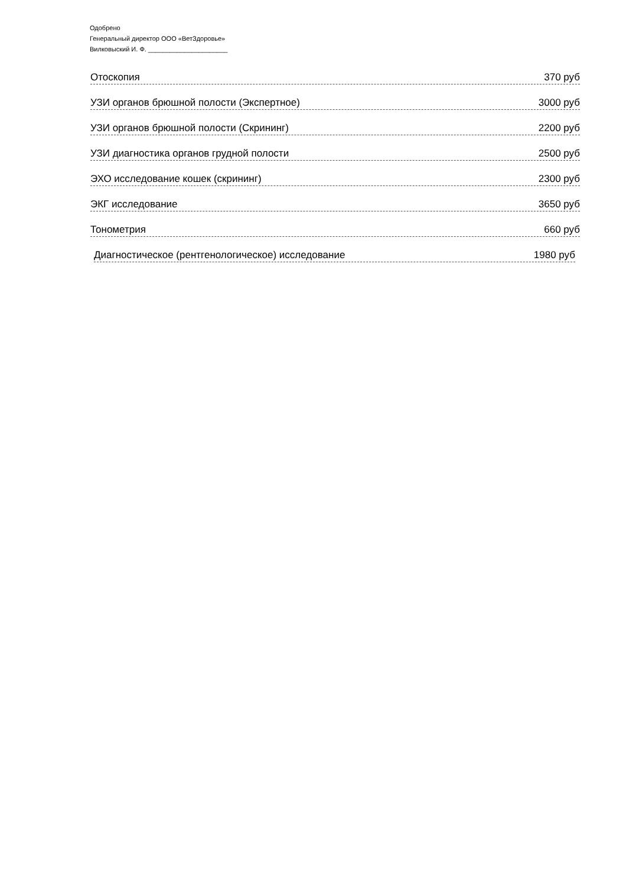Одобрено
Генеральный директор ООО «ВетЗдоровье»
Вилковыский И. Ф. ______________________
Отоскопия 370 руб
УЗИ органов брюшной полости (Экспертное) 3000 руб
УЗИ органов брюшной полости (Скрининг) 2200 руб
УЗИ диагностика органов грудной полости 2500 руб
ЭХО исследование кошек (скрининг) 2300 руб
ЭКГ исследование 3650 руб
Тонометрия 660 руб
Диагностическое (рентгенологическое) исследование 1980 руб